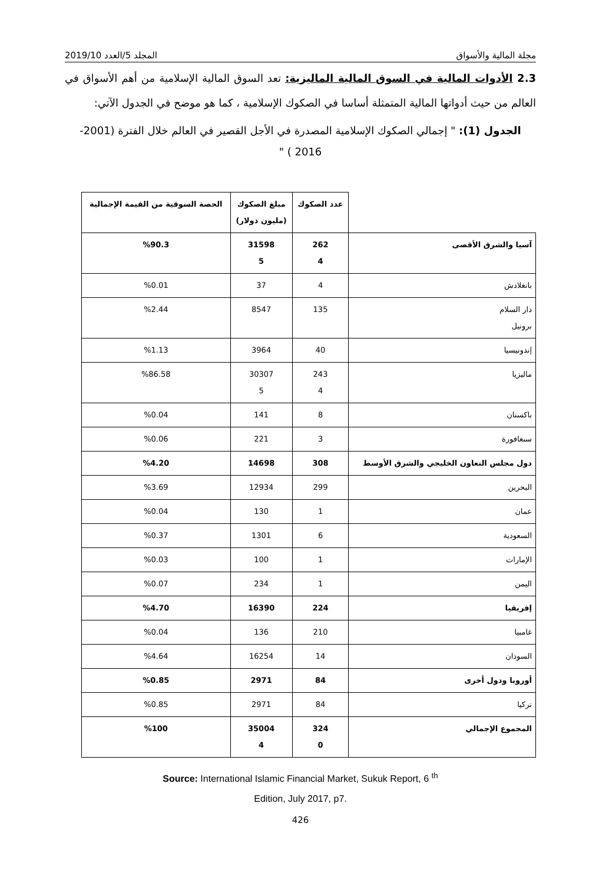مجلة المالية والأسواق المجلد 5/العدد 2019/10
2.3 الأدوات المالية في السوق المالية الماليزية: تعد السوق المالية الإسلامية من أهم الأسواق في العالم من حيث أدواتها المالية المتمثلة أساسا في الصكوك الإسلامية ، كما هو موضح في الجدول الآتي:
الجدول (1): " إجمالي الصكوك الإسلامية المصدرة في الأجل القصير في العالم خلال الفترة (2001- 2016 ) "
| | عدد الصكوك | مبلغ الصكوك (مليون دولار) | الحصة السوقية من القيمة الإجمالية |
| آسيا والشرق الأقصى | 262 4 | 31598 5 | %90.3 |
| بانغلادش | 4 | 37 | %0.01 |
| دار السلام برونيل | 135 | 8547 | %2.44 |
| إندونيسيا | 40 | 3964 | %1.13 |
| ماليزيا | 243 4 | 30307 5 | %86.58 |
| باكستان | 8 | 141 | %0.04 |
| سنغافورة | 3 | 221 | %0.06 |
| دول مجلس التعاون الخليجي والشرق الأوسط | 308 | 14698 | %4.20 |
| البحرين | 299 | 12934 | %3.69 |
| عمان | 1 | 130 | %0.04 |
| السعودية | 6 | 1301 | %0.37 |
| الإمارات | 1 | 100 | %0.03 |
| اليمن | 1 | 234 | %0.07 |
| إفريقيا | 224 | 16390 | %4.70 |
| غامبيا | 210 | 136 | %0.04 |
| السودان | 14 | 16254 | %4.64 |
| أوروبا ودول أخرى | 84 | 2971 | %0.85 |
| تركيا | 84 | 2971 | %0.85 |
| المجموع الإجمالي | 324 0 | 35004 4 | %100 |
Source: International Islamic Financial Market, Sukuk Report, 6 <sup>th</sup>
Edition, July 2017, p7.
426